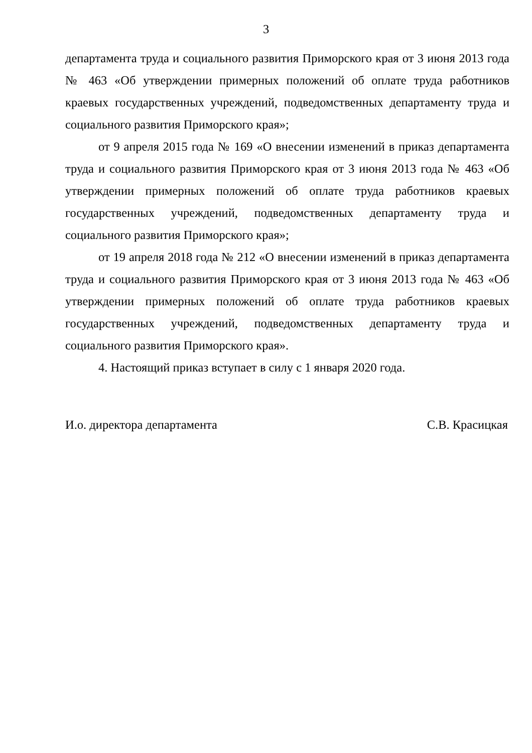3
департамента труда и социального развития Приморского края от 3 июня 2013 года № 463 «Об утверждении примерных положений об оплате труда работников краевых государственных учреждений, подведомственных департаменту труда и социального развития Приморского края»;
от 9 апреля 2015 года № 169 «О внесении изменений в приказ департамента труда и социального развития Приморского края от 3 июня 2013 года № 463 «Об утверждении примерных положений об оплате труда работников краевых государственных учреждений, подведомственных департаменту труда и социального развития Приморского края»;
от 19 апреля 2018 года № 212 «О внесении изменений в приказ департамента труда и социального развития Приморского края от 3 июня 2013 года № 463 «Об утверждении примерных положений об оплате труда работников краевых государственных учреждений, подведомственных департаменту труда и социального развития Приморского края».
4. Настоящий приказ вступает в силу с 1 января 2020 года.
И.о. директора департамента С.В. Красицкая